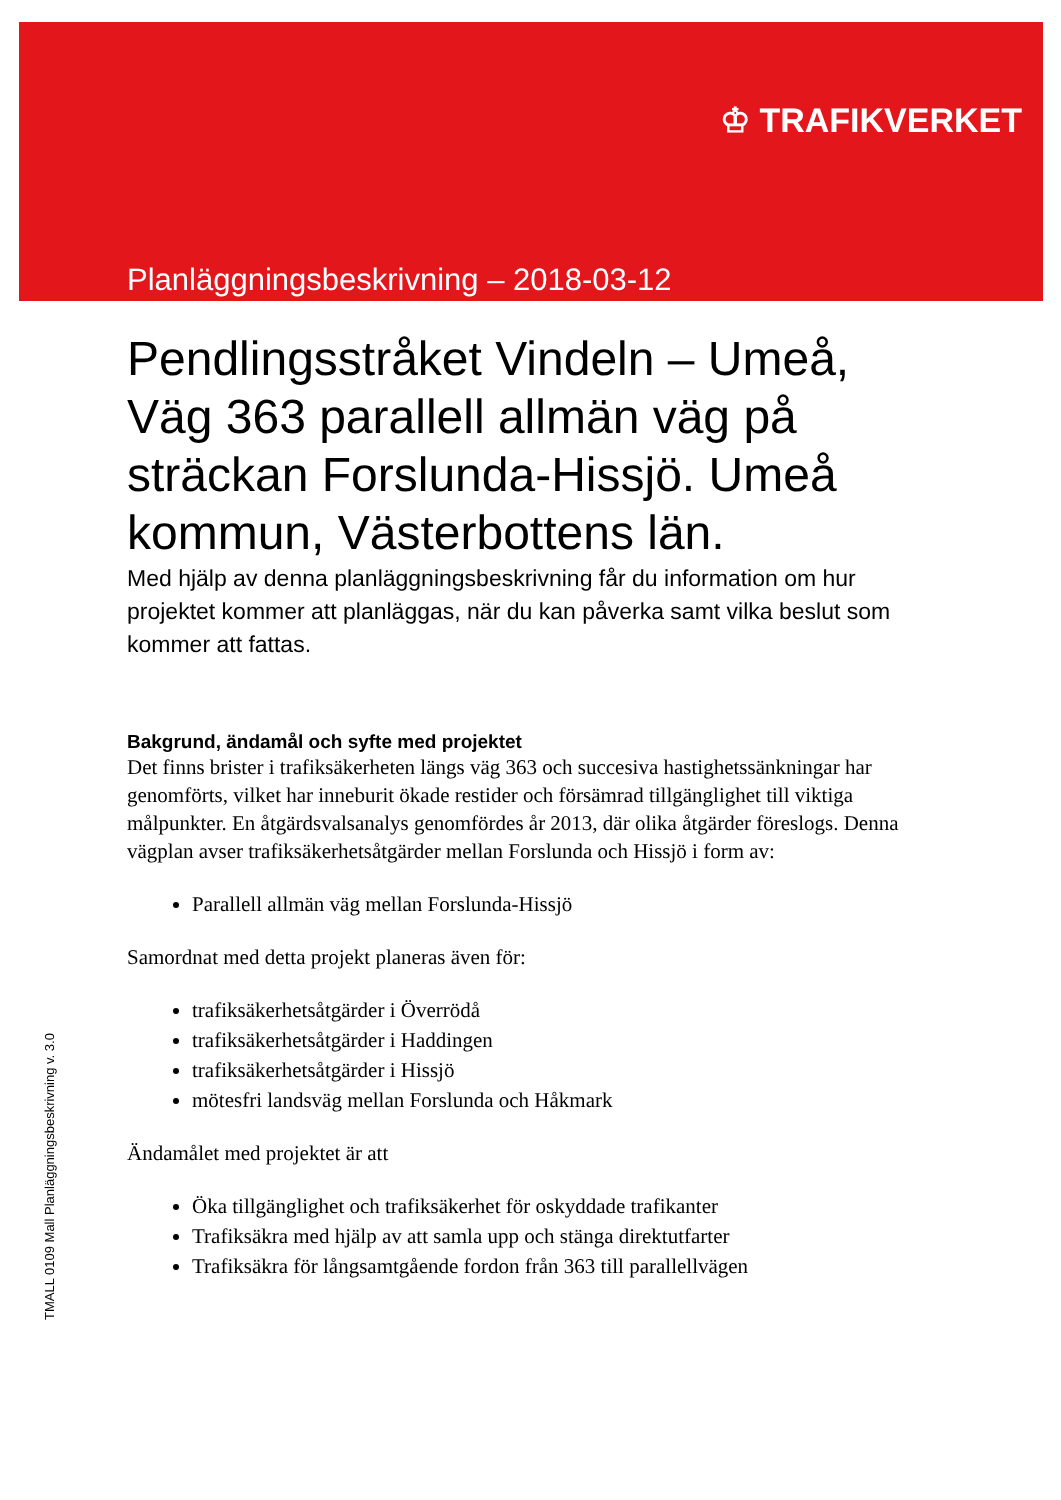♔ TRAFIKVERKET
Planläggningsbeskrivning – 2018-03-12
Pendlingsstråket Vindeln – Umeå, Väg 363 parallell allmän väg på sträckan Forslunda-Hissjö. Umeå kommun, Västerbottens län.
Med hjälp av denna planläggningsbeskrivning får du information om hur projektet kommer att planläggas, när du kan påverka samt vilka beslut som kommer att fattas.
Bakgrund, ändamål och syfte med projektet
Det finns brister i trafiksäkerheten längs väg 363 och succesiva hastighetssänkningar har genomförts, vilket har inneburit ökade restider och försämrad tillgänglighet till viktiga målpunkter. En åtgärdsvalsanalys genomfördes år 2013, där olika åtgärder föreslogs. Denna vägplan avser trafiksäkerhetsåtgärder mellan Forslunda och Hissjö i form av:
Parallell allmän väg mellan Forslunda-Hissjö
Samordnat med detta projekt planeras även för:
trafiksäkerhetsåtgärder i Överrödå
trafiksäkerhetsåtgärder i Haddingen
trafiksäkerhetsåtgärder i Hissjö
mötesfri landsväg mellan Forslunda och Håkmark
Ändamålet med projektet är att
Öka tillgänglighet och trafiksäkerhet för oskyddade trafikanter
Trafiksäkra med hjälp av att samla upp och stänga direktutfarter
Trafiksäkra för långsamtgående fordon från 363 till parallellvägen
TMALL 0109 Mall Planläggningsbeskrivning v. 3.0